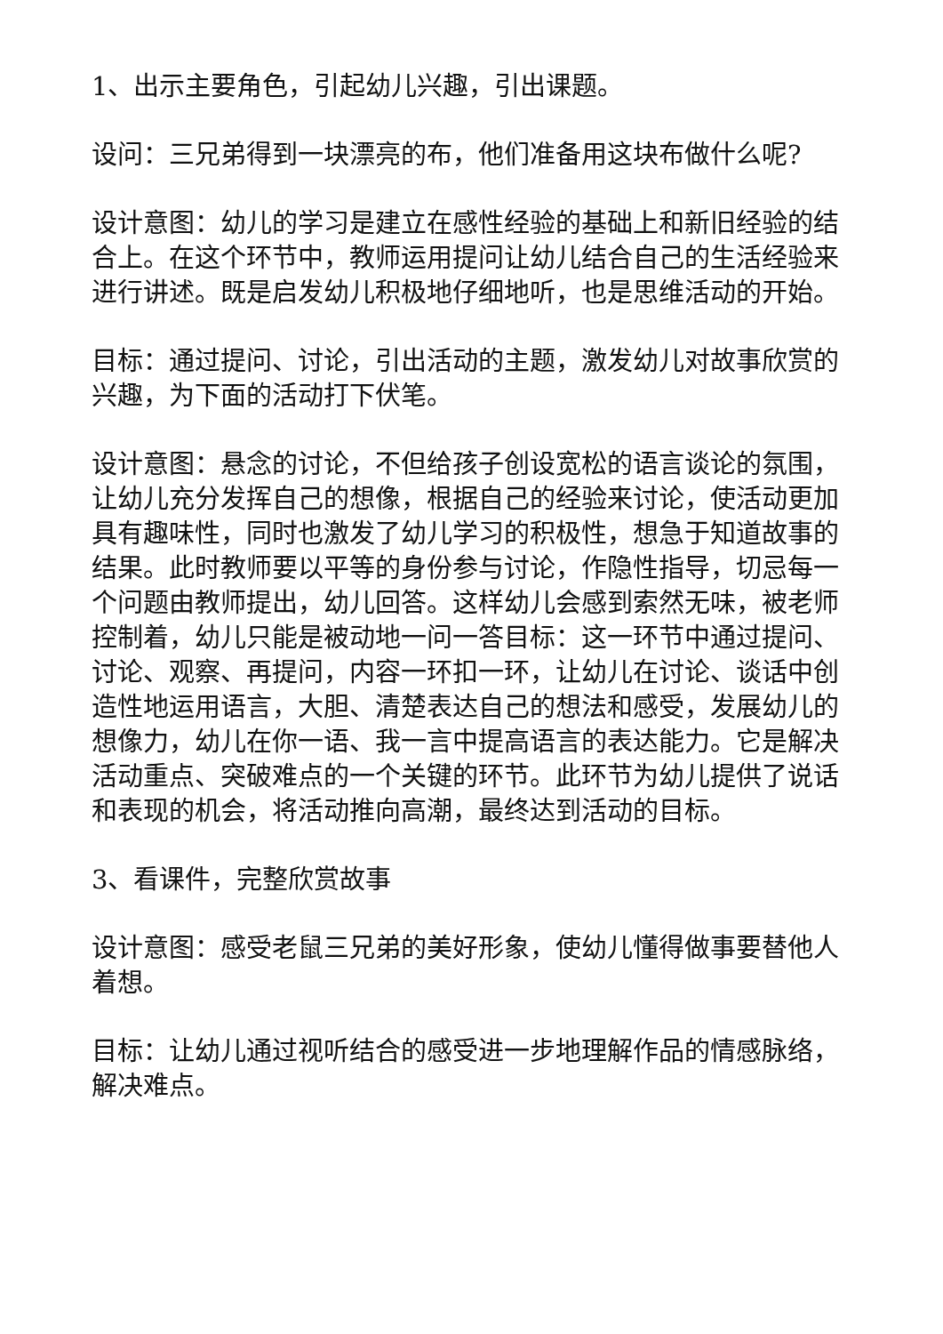1、出示主要角色，引起幼儿兴趣，引出课题。
设问：三兄弟得到一块漂亮的布，他们准备用这块布做什么呢?
设计意图：幼儿的学习是建立在感性经验的基础上和新旧经验的结合上。在这个环节中，教师运用提问让幼儿结合自己的生活经验来进行讲述。既是启发幼儿积极地仔细地听，也是思维活动的开始。
目标：通过提问、讨论，引出活动的主题，激发幼儿对故事欣赏的兴趣，为下面的活动打下伏笔。
设计意图：悬念的讨论，不但给孩子创设宽松的语言谈论的氛围，让幼儿充分发挥自己的想像，根据自己的经验来讨论，使活动更加具有趣味性，同时也激发了幼儿学习的积极性，想急于知道故事的结果。此时教师要以平等的身份参与讨论，作隐性指导，切忌每一个问题由教师提出，幼儿回答。这样幼儿会感到索然无味，被老师控制着，幼儿只能是被动地一问一答目标：这一环节中通过提问、讨论、观察、再提问，内容一环扣一环，让幼儿在讨论、谈话中创造性地运用语言，大胆、清楚表达自己的想法和感受，发展幼儿的想像力，幼儿在你一语、我一言中提高语言的表达能力。它是解决活动重点、突破难点的一个关键的环节。此环节为幼儿提供了说话和表现的机会，将活动推向高潮，最终达到活动的目标。
3、看课件，完整欣赏故事
设计意图：感受老鼠三兄弟的美好形象，使幼儿懂得做事要替他人着想。
目标：让幼儿通过视听结合的感受进一步地理解作品的情感脉络，解决难点。